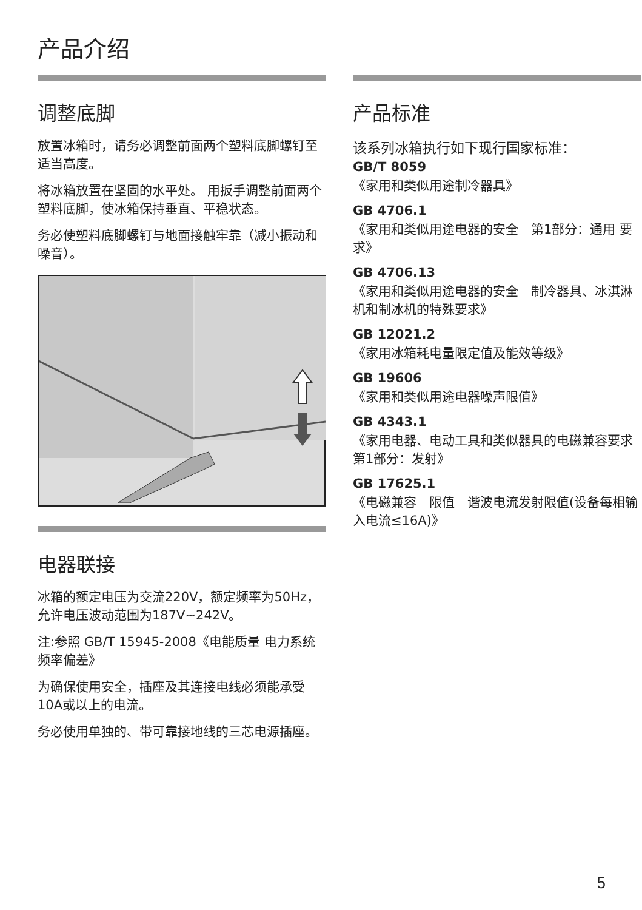产品介绍
调整底脚
放置冰箱时，请务必调整前面两个塑料底脚螺钉至适当高度。
将冰箱放置在坚固的水平处。 用扳手调整前面两个塑料底脚，使冰箱保持垂直、平稳状态。
务必使塑料底脚螺钉与地面接触牢靠（减小振动和噪音）。
电器联接
冰箱的额定电压为交流220V，额定频率为50Hz，允许电压波动范围为187V~242V。
注:参照 GB/T 15945-2008《电能质量 电力系统频率偏差》
为确保使用安全，插座及其连接电线必须能承受10A或以上的电流。
务必使用单独的、带可靠接地线的三芯电源插座。
产品标准
该系列冰箱执行如下现行国家标准：
GB/T 8059
《家用和类似用途制冷器具》
GB 4706.1
《家用和类似用途电器的安全　第1部分：通用 要求》
GB 4706.13
《家用和类似用途电器的安全　制冷器具、冰淇淋机和制冰机的特殊要求》
GB 12021.2
《家用冰箱耗电量限定值及能效等级》
GB 19606
《家用和类似用途电器噪声限值》
GB 4343.1
《家用电器、电动工具和类似器具的电磁兼容要求　第1部分：发射》
GB 17625.1
《电磁兼容　限值　谐波电流发射限值(设备每相输入电流≤16A)》
5